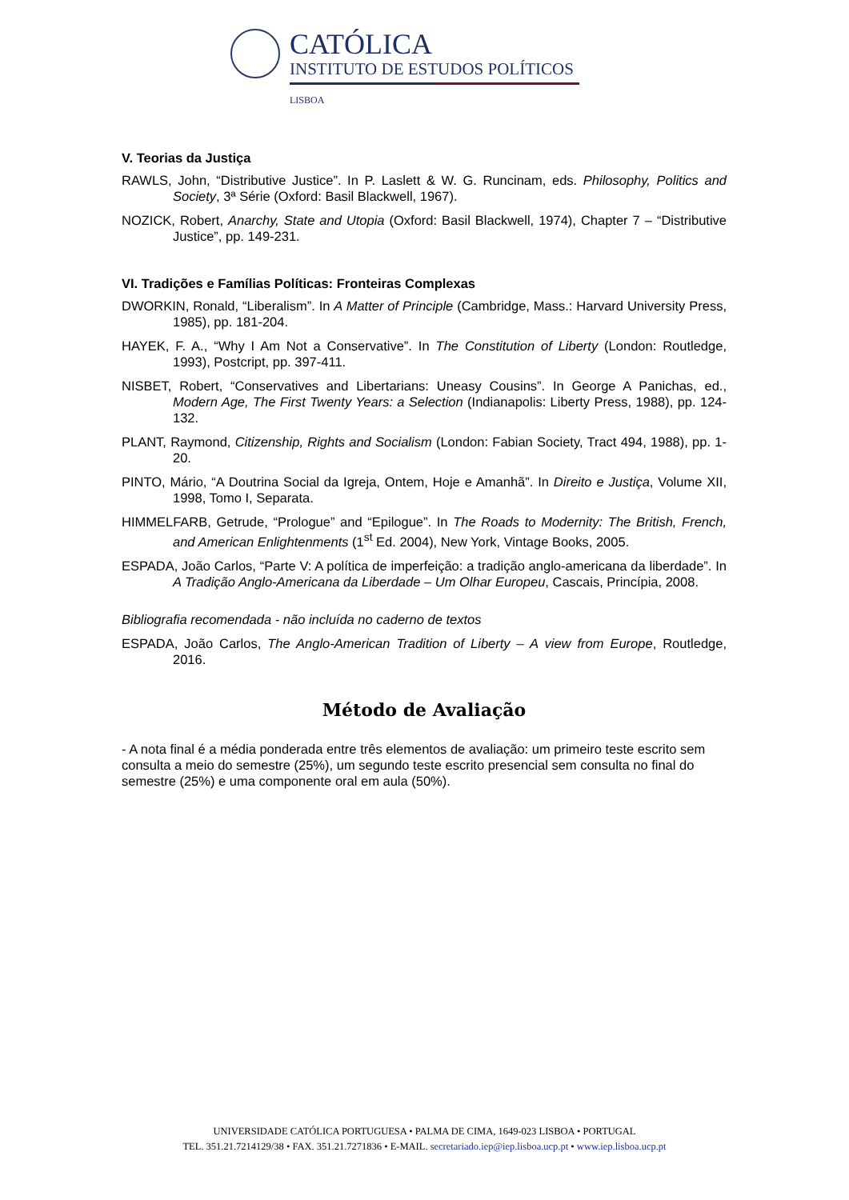CATÓLICA
INSTITUTO DE ESTUDOS POLÍTICOS
LISBOA
V. Teorias da Justiça
RAWLS, John, “Distributive Justice”. In P. Laslett & W. G. Runcinam, eds. Philosophy, Politics and Society, 3ª Série (Oxford: Basil Blackwell, 1967).
NOZICK, Robert, Anarchy, State and Utopia (Oxford: Basil Blackwell, 1974), Chapter 7 – “Distributive Justice”, pp. 149-231.
VI. Tradições e Famílias Políticas: Fronteiras Complexas
DWORKIN, Ronald, “Liberalism”. In A Matter of Principle (Cambridge, Mass.: Harvard University Press, 1985), pp. 181-204.
HAYEK, F. A., “Why I Am Not a Conservative”. In The Constitution of Liberty (London: Routledge, 1993), Postcript, pp. 397-411.
NISBET, Robert, “Conservatives and Libertarians: Uneasy Cousins”. In George A Panichas, ed., Modern Age, The First Twenty Years: a Selection (Indianapolis: Liberty Press, 1988), pp. 124-132.
PLANT, Raymond, Citizenship, Rights and Socialism (London: Fabian Society, Tract 494, 1988), pp. 1-20.
PINTO, Mário, “A Doutrina Social da Igreja, Ontem, Hoje e Amanhã”. In Direito e Justiça, Volume XII, 1998, Tomo I, Separata.
HIMMELFARB, Getrude, “Prologue” and “Epilogue”. In The Roads to Modernity: The British, French, and American Enlightenments (1<sup>st</sup> Ed. 2004), New York, Vintage Books, 2005.
ESPADA, João Carlos, “Parte V: A política de imperfeição: a tradição anglo-americana da liberdade”. In A Tradição Anglo-Americana da Liberdade – Um Olhar Europeu, Cascais, Princípia, 2008.
Bibliografia recomendada - não incluída no caderno de textos
ESPADA, João Carlos, The Anglo-American Tradition of Liberty – A view from Europe, Routledge, 2016.
Método de Avaliação
- A nota final é a média ponderada entre três elementos de avaliação: um primeiro teste escrito sem consulta a meio do semestre (25%), um segundo teste escrito presencial sem consulta no final do semestre (25%) e uma componente oral em aula (50%).
UNIVERSIDADE CATÓLICA PORTUGUESA • PALMA DE CIMA, 1649-023 LISBOA • PORTUGAL
TEL. 351.21.7214129/38 • FAX. 351.21.7271836 • E-MAIL. secretariado.iep@iep.lisboa.ucp.pt • www.iep.lisboa.ucp.pt